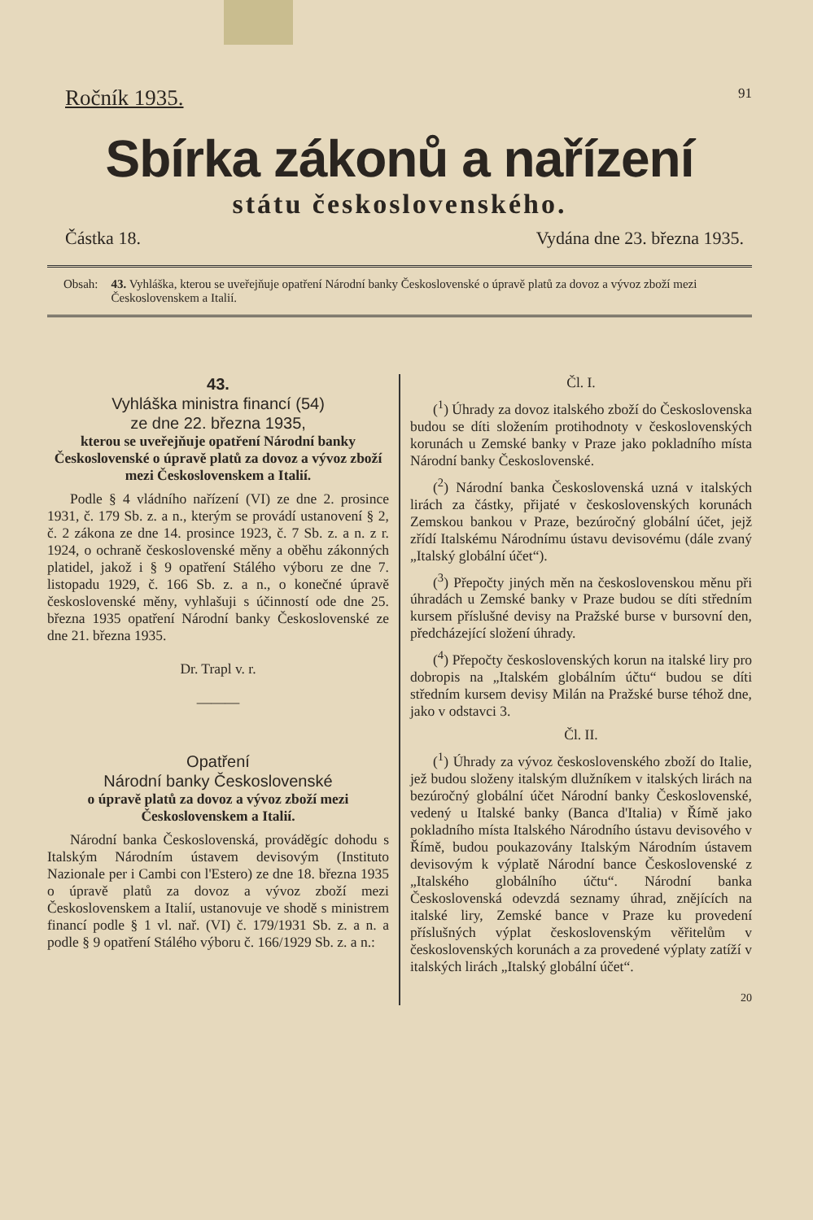Ročník 1935. 91
Sbírka zákonů a nařízení
státu československého.
Částka 18. Vydána dne 23. března 1935.
Obsah: 43. Vyhláška, kterou se uveřejňuje opatření Národní banky Československé o úpravě platů za dovoz a vývoz zboží mezi Československem a Italií.
43.
Vyhláška ministra financí (54)
ze dne 22. března 1935,
kterou se uveřejňuje opatření Národní banky Československé o úpravě platů za dovoz a vývoz zboží mezi Československem a Italií.
Podle § 4 vládního nařízení (VI) ze dne 2. prosince 1931, č. 179 Sb. z. a n., kterým se provádí ustanovení § 2, č. 2 zákona ze dne 14. prosince 1923, č. 7 Sb. z. a n. z r. 1924, o ochraně československé měny a oběhu zákonných platidel, jakož i § 9 opatření Stálého výboru ze dne 7. listopadu 1929, č. 166 Sb. z. a n., o konečné úpravě československé měny, vyhlašuji s účinností ode dne 25. března 1935 opatření Národní banky Československé ze dne 21. března 1935.
Dr. Trapl v. r.
———
Opatření
Národní banky Československé
o úpravě platů za dovoz a vývoz zboží mezi Československem a Italií.
Národní banka Československá, prováděgíc dohodu s Italským Národním ústavem devisovým (Instituto Nazionale per i Cambi con l'Estero) ze dne 18. března 1935 o úpravě platů za dovoz a vývoz zboží mezi Československem a Italií, ustanovuje ve shodě s ministrem financí podle § 1 vl. nař. (VI) č. 179/1931 Sb. z. a n. a podle § 9 opatření Stálého výboru č. 166/1929 Sb. z. a n.:
Čl. I.
(<sup>1</sup>) Úhrady za dovoz italského zboží do Československa budou se díti složením protihodnoty v československých korunách u Zemské banky v Praze jako pokladního místa Národní banky Československé.
(<sup>2</sup>) Národní banka Československá uzná v italských lirách za částky, přijaté v československých korunách Zemskou bankou v Praze, bezúročný globální účet, jejž zřídí Italskému Národnímu ústavu devisovému (dále zvaný „Italský globální účet“).
(<sup>3</sup>) Přepočty jiných měn na československou měnu při úhradách u Zemské banky v Praze budou se díti středním kursem příslušné devisy na Pražské burse v bursovní den, předcházející složení úhrady.
(<sup>4</sup>) Přepočty československých korun na italské liry pro dobropis na „Italském globálním účtu“ budou se díti středním kursem devisy Milán na Pražské burse téhož dne, jako v odstavci 3.
Čl. II.
(<sup>1</sup>) Úhrady za vývoz československého zboží do Italie, jež budou složeny italským dlužníkem v italských lirách na bezúročný globální účet Národní banky Československé, vedený u Italské banky (Banca d'Italia) v Římě jako pokladního místa Italského Národního ústavu devisového v Římě, budou poukazovány Italským Národním ústavem devisovým k výplatě Národní bance Československé z „Italského globálního účtu“. Národní banka Československá odevzdá seznamy úhrad, znějících na italské liry, Zemské bance v Praze ku provedení příslušných výplat československým věřitelům v československých korunách a za provedené výplaty zatíží v italských lirách „Italský globální účet“.
20